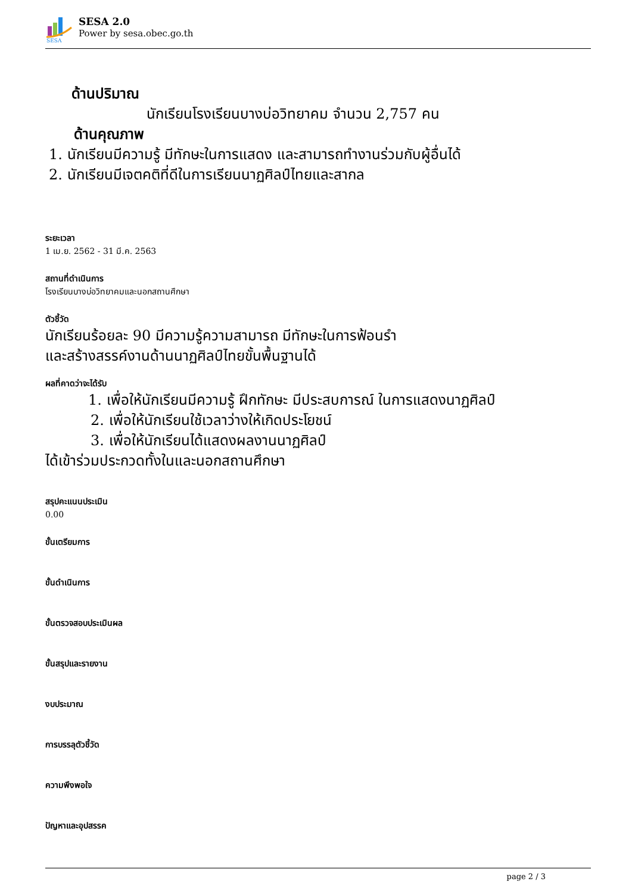SESA
SESA 2.0
Power by sesa.obec.go.th
ด้านปริมาณ
นักเรียนโรงเรียนบางบ่อวิทยาคม จำนวน 2,757 คน
ด้านคุณภาพ
1. นักเรียนมีความรู้ มีทักษะในการแสดง และสามารถทำงานร่วมกับผู้อื่นได้
2. นักเรียนมีเจตคติที่ดีในการเรียนนาฏศิลป์ไทยและสากล
ระยะเวลา
1 เม.ย. 2562 - 31 มี.ค. 2563
สถานที่ดำเนินการ
โรงเรียนบางบ่อวิทยาคมและนอกสถานศึกษา
ตัวชี้วัด
นักเรียนร้อยละ 90 มีความรู้ความสามารถ มีทักษะในการฟ้อนรำ
และสร้างสรรค์งานด้านนาฏศิลป์ไทยขั้นพื้นฐานได้
ผลที่คาดว่าจะได้รับ
1. เพื่อให้นักเรียนมีความรู้ ฝึกทักษะ มีประสบการณ์ ในการแสดงนาฏศิลป์
2. เพื่อให้นักเรียนใช้เวลาว่างให้เกิดประโยชน์
3. เพื่อให้นักเรียนได้แสดงผลงานนาฏศิลป์
ได้เข้าร่วมประกวดทั้งในและนอกสถานศึกษา
สรุปคะแนนประเมิน
0.00
ขั้นเตรียมการ
ขั้นดำเนินการ
ขั้นตรวจสอบประเมินผล
ขั้นสรุปและรายงาน
งบประมาณ
การบรรลุตัวชี้วัด
ความพึงพอใจ
ปัญหาและอุปสรรค
page 2 / 3